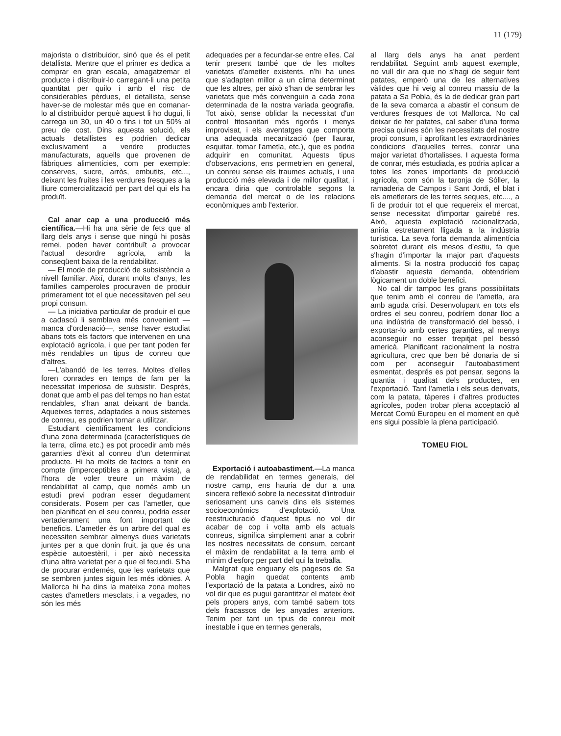11 (179)
majorista o distribuidor, sinó que és el petit detallista. Mentre que el primer es dedica a comprar en gran escala, amagatzemar el producte i distribuir-lo carregant-li una petita quantitat per quilo i amb el risc de considerables pèrdues, el detallista, sense haver-se de molestar més que en comanar-lo al distribuidor perquè aquest li ho dugui, li carrega un 30, un 40 o fins i tot un 50% al preu de cost. Dins aquesta solució, els actuals detallistes es podrien dedicar exclusivament a vendre productes manufacturats, aquells que provenen de fàbriques alimentícies, com per exemple: conserves, sucre, arròs, embutits, etc..., deixant les fruites i les verdures fresques a la lliure comercialització per part del qui els ha produït.
Cal anar cap a una producció més científica.—Hi ha una sèrie de fets que al llarg dels anys i sense que ningú hi posàs remei, poden haver contribuït a provocar l'actual desordre agrícola, amb la conseqüent baixa de la rendabilitat.
— El mode de producció de subsistència a nivell familiar. Així, durant molts d'anys, les famílies camperoles procuraven de produir primerament tot el que necessitaven pel seu propi consum.
— La iniciativa particular de produir el que a cadascú li semblava més convenient —manca d'ordenació—, sense haver estudiat abans tots els factors que intervenen en una explotació agrícola, i que per tant poden fer més rendables un tipus de conreu que d'altres.
—L'abandó de les terres. Moltes d'elles foren conrades en temps de fam per la necessitat imperiosa de subsistir. Després, donat que amb el pas del temps no han estat rendables, s'han anat deixant de banda. Aqueixes terres, adaptades a nous sistemes de conreu, es podrien tornar a utilitzar.
Estudiant científicament les condicions d'una zona determinada (característiques de la terra, clima etc.) es pot procedir amb més garanties d'èxit al conreu d'un determinat producte. Hi ha molts de factors a tenir en compte (imperceptibles a primera vista), a l'hora de voler treure un màxim de rendabilitat al camp, que només amb un estudi previ podran esser degudament considerats. Posem per cas l'ametler, que ben planificat en el seu conreu, podria esser vertaderament una font important de beneficis. L'ametler és un arbre del qual es necessiten sembrar almenys dues varietats juntes per a que donin fruit, ja que és una espècie autoestèril, i per això necessita d'una altra varietat per a que el fecundi. S'ha de procurar endemés, que les varietats que se sembren juntes siguin les més idònies. A Mallorca hi ha dins la mateixa zona moltes castes d'ametlers mesclats, i a vegades, no són les més
adequades per a fecundar-se entre elles. Cal tenir present també que de les moltes varietats d'ametler existents, n'hi ha unes que s'adapten millor a un clima determinat que les altres, per això s'han de sembrar les varietats que més convenguin a cada zona determinada de la nostra variada geografia. Tot això, sense oblidar la necessitat d'un control fitosanitari més rigorós i menys improvisat, i els aventatges que comporta una adequada mecanització (per llaurar, esquitar, tomar l'ametla, etc.), que es podria adquirir en comunitat. Aquests tipus d'observacions, ens permetrien en general, un conreu sense els traumes actuals, i una producció més elevada i de millor qualitat, i encara diria que controlable segons la demanda del mercat o de les relacions econòmiques amb l'exterior.
Exportació i autoabastiment.—La manca de rendabilidat en termes generals, del nostre camp, ens hauria de dur a una sincera reflexió sobre la necessitat d'introduir seriosament uns canvis dins els sistemes socioeconòmics d'explotació. Una reestructuració d'aquest tipus no vol dir acabar de cop i volta amb els actuals conreus, significa simplement anar a cobrir les nostres necessitats de consum, cercant el màxim de rendabilitat a la terra amb el mínim d'esforç per part del qui la treballa.
Malgrat que enguany els pagesos de Sa Pobla hagin quedat contents amb l'exportació de la patata a Londres, això no vol dir que es pugui garantitzar el mateix èxit pels propers anys, com també sabem tots dels fracassos de les anyades anteriors. Tenim per tant un tipus de conreu molt inestable i que en termes generals,
al llarg dels anys ha anat perdent rendabilitat. Seguint amb aquest exemple, no vull dir ara que no s'hagi de seguir fent patates, emperò una de les alternatives vàlides que hi veig al conreu massiu de la patata a Sa Pobla, és la de dedicar gran part de la seva comarca a abastir el consum de verdures fresques de tot Mallorca. No cal deixar de fer patates, cal saber d'una forma precisa quines són les necessitats del nostre propi consum, i aprofitant les extraordinàries condicions d'aquelles terres, conrar una major varietat d'hortalisses. I aquesta forma de conrar, més estudiada, es podria aplicar a totes les zones importants de producció agrícola, com són la taronja de Sóller, la ramaderia de Campos i Sant Jordi, el blat i els ametlerars de les terres seques, etc...., a fi de produir tot el que requereix el mercat, sense necessitat d'importar gairebé res. Això, aquesta explotació racionalitzada, aniria estretament lligada a la indústria turística. La seva forta demanda alimentícia sobretot durant els mesos d'estiu, fa que s'hagin d'importar la major part d'aquests aliments. Si la nostra producció fos capaç d'abastir aquesta demanda, obtendríem lògicament un doble benefici.
No cal dir tampoc les grans possibilitats que tenim amb el conreu de l'ametla, ara amb aguda crisi. Desenvolupant en tots els ordres el seu conreu, podríem donar lloc a una indústria de transformació del bessó, i exportar-lo amb certes garanties, al menys aconseguir no esser trepitjat pel bessó americà. Planificant racionalment la nostra agricultura, crec que ben bé donaria de si com per aconseguir l'autoabastiment esmentat, després es pot pensar, segons la quantia i qualitat dels productes, en l'exportació. Tant l'ametla i els seus derivats, com la patata, tàperes i d'altres productes agrícoles, poden trobar plena acceptació al Mercat Comú Europeu en el moment en què ens sigui possible la plena participació.
TOMEU FIOL